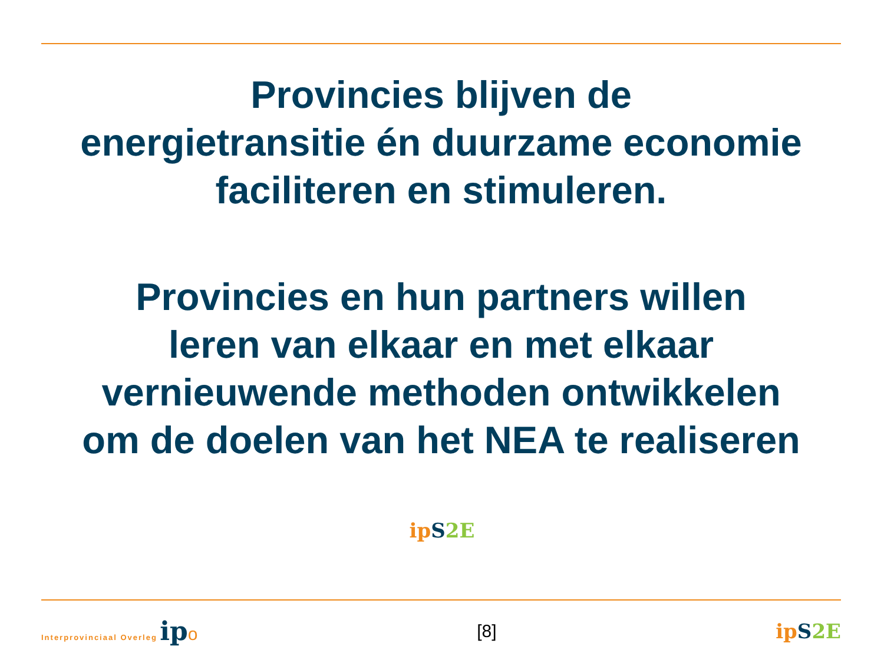Provincies blijven de
energietransitie én duurzame economie
faciliteren en stimuleren.
Provincies en hun partners willen
leren van elkaar en met elkaar
vernieuwende methoden ontwikkelen
om de doelen van het NEA te realiseren
ip S 2E
Interprovinciaal Overleg ip o [8] ip S 2E